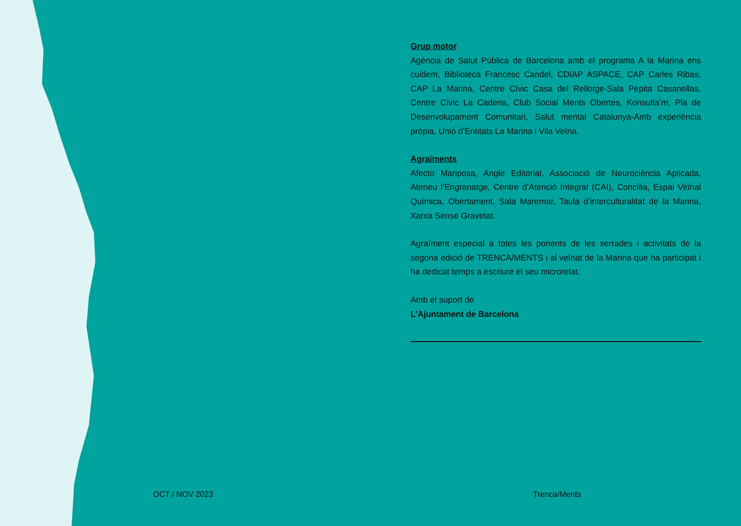Grup motor
Agència de Salut Pública de Barcelona amb el programa A la Marina ens cuidem, Biblioteca Francesc Candel, CDIAP ASPACE, CAP Carles Ribas, CAP La Marina, Centre Cívic Casa del Rellotge-Sala Pepita Casanellas, Centre Cívic La Cadena, Club Social Ments Obertes, Konsulta’m, Pla de Desenvolupament Comunitari, Salut mental Catalunya-Amb experiència pròpia, Unió d’Entitats La Marina i Vila Veïna.
Agraïments
Afecto Mariposa, Angle Editorial, Associació de Neurociència Aplicada, Ateneu l’Engranatge, Centre d’Atenció Integral (CAI), Concília, Espai Veïnal Química, Obertament, Sala Maremar, Taula d’interculturalitat de la Marina, Xarxa Sense Gravetat.
Agraïment especial a totes les ponents de les xerrades i activitats de la segona edició de TRENCA/MENTS i al veïnat de la Marina que ha participat i ha dedicat temps a escriure el seu microrelat.
Amb el suport de
L’Ajuntament de Barcelona
OCT / NOV 2023 Trenca/Ments